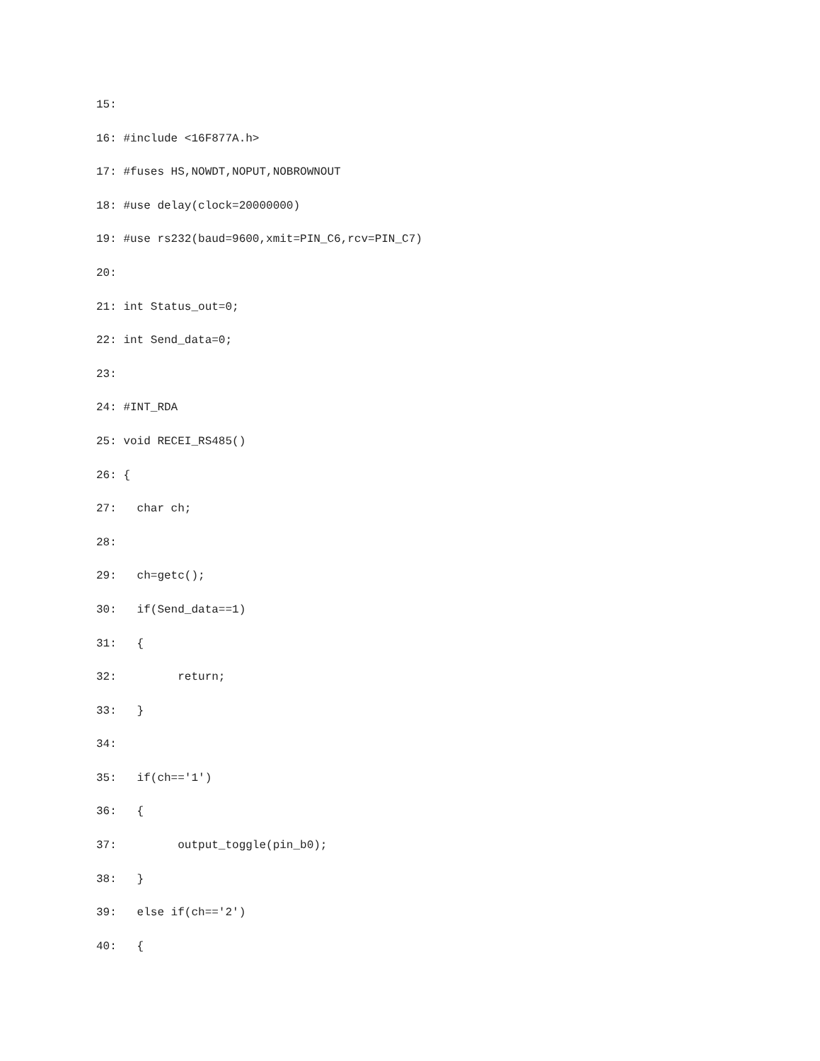15:
16: #include <16F877A.h>
17: #fuses HS,NOWDT,NOPUT,NOBROWNOUT
18: #use delay(clock=20000000)
19: #use rs232(baud=9600,xmit=PIN_C6,rcv=PIN_C7)
20:
21: int Status_out=0;
22: int Send_data=0;
23:
24: #INT_RDA
25: void RECEI_RS485()
26: {
27:   char ch;
28:
29:   ch=getc();
30:   if(Send_data==1)
31:   {
32:         return;
33:   }
34:
35:   if(ch=='1')
36:   {
37:         output_toggle(pin_b0);
38:   }
39:   else if(ch=='2')
40:   {